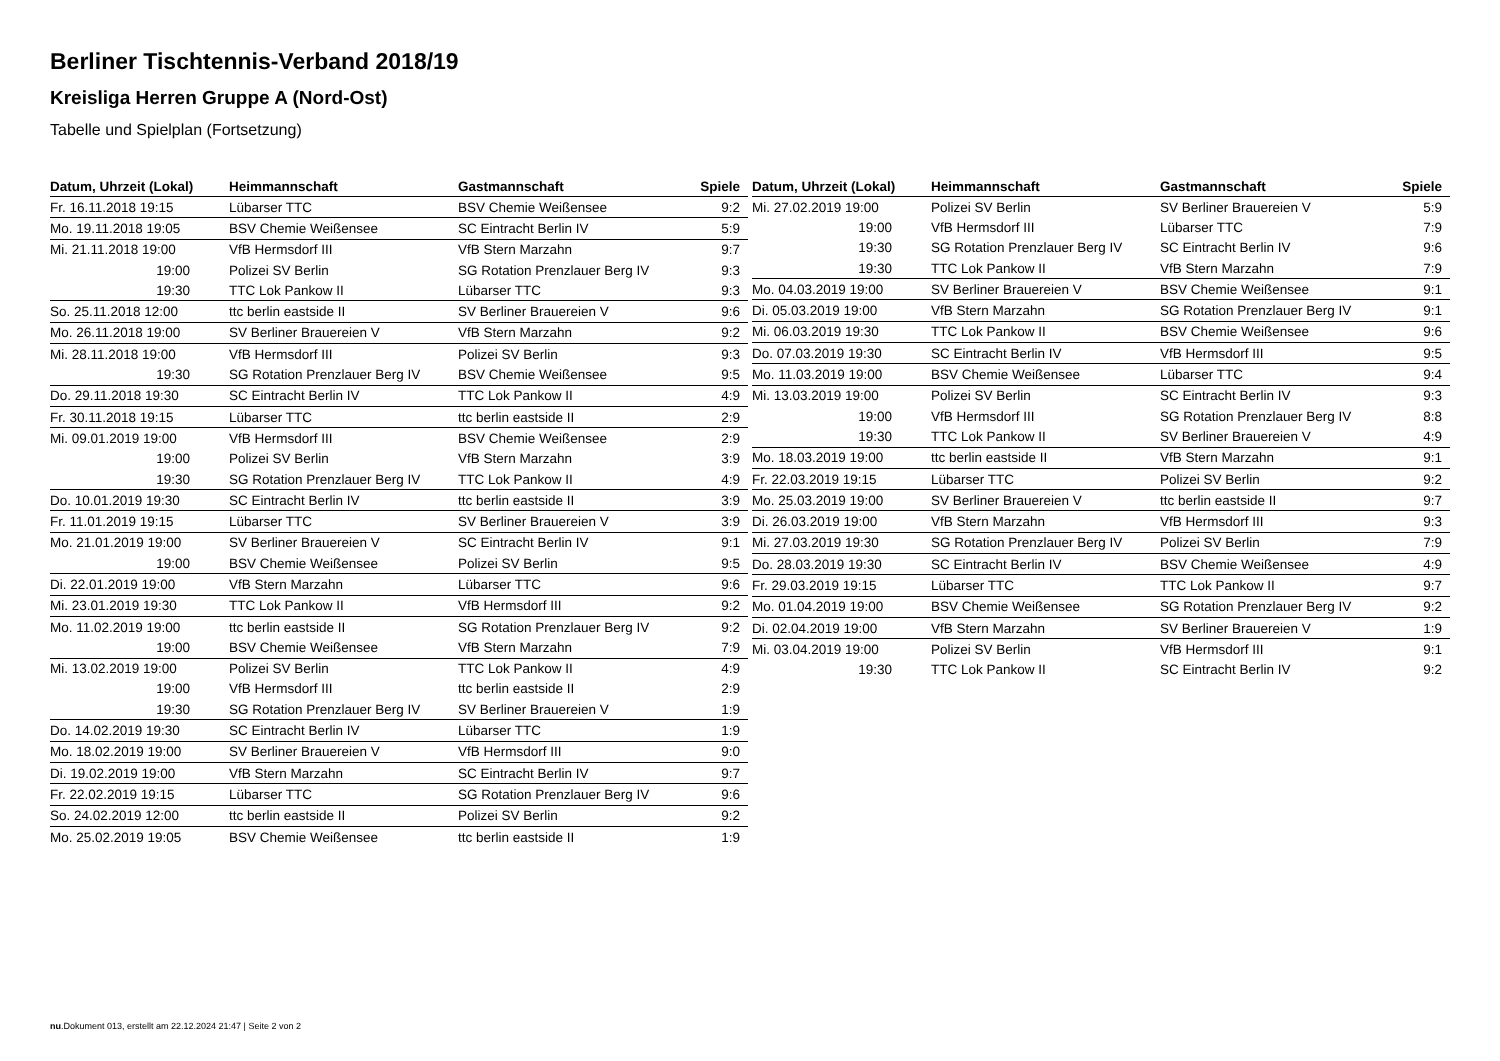Berliner Tischtennis-Verband 2018/19
Kreisliga Herren Gruppe A (Nord-Ost)
Tabelle und Spielplan (Fortsetzung)
| Datum, Uhrzeit (Lokal) | Heimmannschaft | Gastmannschaft | Spiele |
| --- | --- | --- | --- |
| Fr. 16.11.2018 19:15 | Lübarser TTC | BSV Chemie Weißensee | 9:2 |
| Mo. 19.11.2018 19:05 | BSV Chemie Weißensee | SC Eintracht Berlin IV | 5:9 |
| Mi. 21.11.2018 19:00 | VfB Hermsdorf III | VfB Stern Marzahn | 9:7 |
| 19:00 | Polizei SV Berlin | SG Rotation Prenzlauer Berg IV | 9:3 |
| 19:30 | TTC Lok Pankow II | Lübarser TTC | 9:3 |
| So. 25.11.2018 12:00 | ttc berlin eastside II | SV Berliner Brauereien V | 9:6 |
| Mo. 26.11.2018 19:00 | SV Berliner Brauereien V | VfB Stern Marzahn | 9:2 |
| Mi. 28.11.2018 19:00 | VfB Hermsdorf III | Polizei SV Berlin | 9:3 |
| 19:30 | SG Rotation Prenzlauer Berg IV | BSV Chemie Weißensee | 9:5 |
| Do. 29.11.2018 19:30 | SC Eintracht Berlin IV | TTC Lok Pankow II | 4:9 |
| Fr. 30.11.2018 19:15 | Lübarser TTC | ttc berlin eastside II | 2:9 |
| Mi. 09.01.2019 19:00 | VfB Hermsdorf III | BSV Chemie Weißensee | 2:9 |
| 19:00 | Polizei SV Berlin | VfB Stern Marzahn | 3:9 |
| 19:30 | SG Rotation Prenzlauer Berg IV | TTC Lok Pankow II | 4:9 |
| Do. 10.01.2019 19:30 | SC Eintracht Berlin IV | ttc berlin eastside II | 3:9 |
| Fr. 11.01.2019 19:15 | Lübarser TTC | SV Berliner Brauereien V | 3:9 |
| Mo. 21.01.2019 19:00 | SV Berliner Brauereien V | SC Eintracht Berlin IV | 9:1 |
| 19:00 | BSV Chemie Weißensee | Polizei SV Berlin | 9:5 |
| Di. 22.01.2019 19:00 | VfB Stern Marzahn | Lübarser TTC | 9:6 |
| Mi. 23.01.2019 19:30 | TTC Lok Pankow II | VfB Hermsdorf III | 9:2 |
| Mo. 11.02.2019 19:00 | ttc berlin eastside II | SG Rotation Prenzlauer Berg IV | 9:2 |
| 19:00 | BSV Chemie Weißensee | VfB Stern Marzahn | 7:9 |
| Mi. 13.02.2019 19:00 | Polizei SV Berlin | TTC Lok Pankow II | 4:9 |
| 19:00 | VfB Hermsdorf III | ttc berlin eastside II | 2:9 |
| 19:30 | SG Rotation Prenzlauer Berg IV | SV Berliner Brauereien V | 1:9 |
| Do. 14.02.2019 19:30 | SC Eintracht Berlin IV | Lübarser TTC | 1:9 |
| Mo. 18.02.2019 19:00 | SV Berliner Brauereien V | VfB Hermsdorf III | 9:0 |
| Di. 19.02.2019 19:00 | VfB Stern Marzahn | SC Eintracht Berlin IV | 9:7 |
| Fr. 22.02.2019 19:15 | Lübarser TTC | SG Rotation Prenzlauer Berg IV | 9:6 |
| So. 24.02.2019 12:00 | ttc berlin eastside II | Polizei SV Berlin | 9:2 |
| Mo. 25.02.2019 19:05 | BSV Chemie Weißensee | ttc berlin eastside II | 1:9 |
| Datum, Uhrzeit (Lokal) | Heimmannschaft | Gastmannschaft | Spiele |
| --- | --- | --- | --- |
| Mi. 27.02.2019 19:00 | Polizei SV Berlin | SV Berliner Brauereien V | 5:9 |
| 19:00 | VfB Hermsdorf III | Lübarser TTC | 7:9 |
| 19:30 | SG Rotation Prenzlauer Berg IV | SC Eintracht Berlin IV | 9:6 |
| 19:30 | TTC Lok Pankow II | VfB Stern Marzahn | 7:9 |
| Mo. 04.03.2019 19:00 | SV Berliner Brauereien V | BSV Chemie Weißensee | 9:1 |
| Di. 05.03.2019 19:00 | VfB Stern Marzahn | SG Rotation Prenzlauer Berg IV | 9:1 |
| Mi. 06.03.2019 19:30 | TTC Lok Pankow II | BSV Chemie Weißensee | 9:6 |
| Do. 07.03.2019 19:30 | SC Eintracht Berlin IV | VfB Hermsdorf III | 9:5 |
| Mo. 11.03.2019 19:00 | BSV Chemie Weißensee | Lübarser TTC | 9:4 |
| Mi. 13.03.2019 19:00 | Polizei SV Berlin | SC Eintracht Berlin IV | 9:3 |
| 19:00 | VfB Hermsdorf III | SG Rotation Prenzlauer Berg IV | 8:8 |
| 19:30 | TTC Lok Pankow II | SV Berliner Brauereien V | 4:9 |
| Mo. 18.03.2019 19:00 | ttc berlin eastside II | VfB Stern Marzahn | 9:1 |
| Fr. 22.03.2019 19:15 | Lübarser TTC | Polizei SV Berlin | 9:2 |
| Mo. 25.03.2019 19:00 | SV Berliner Brauereien V | ttc berlin eastside II | 9:7 |
| Di. 26.03.2019 19:00 | VfB Stern Marzahn | VfB Hermsdorf III | 9:3 |
| Mi. 27.03.2019 19:30 | SG Rotation Prenzlauer Berg IV | Polizei SV Berlin | 7:9 |
| Do. 28.03.2019 19:30 | SC Eintracht Berlin IV | BSV Chemie Weißensee | 4:9 |
| Fr. 29.03.2019 19:15 | Lübarser TTC | TTC Lok Pankow II | 9:7 |
| Mo. 01.04.2019 19:00 | BSV Chemie Weißensee | SG Rotation Prenzlauer Berg IV | 9:2 |
| Di. 02.04.2019 19:00 | VfB Stern Marzahn | SV Berliner Brauereien V | 1:9 |
| Mi. 03.04.2019 19:00 | Polizei SV Berlin | VfB Hermsdorf III | 9:1 |
| 19:30 | TTC Lok Pankow II | SC Eintracht Berlin IV | 9:2 |
nu.Dokument 013, erstellt am 22.12.2024 21:47 | Seite 2 von 2